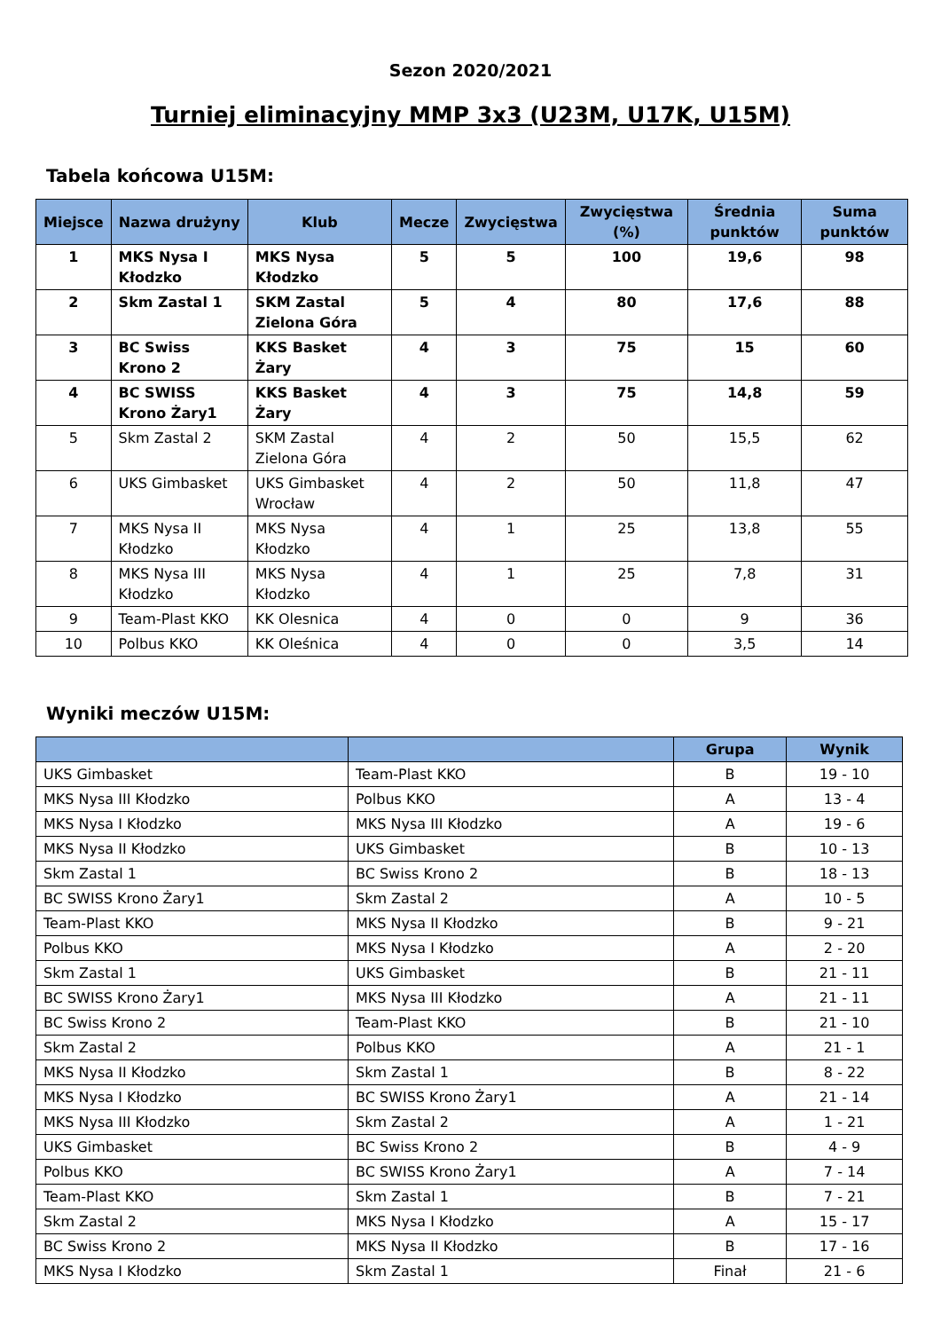Sezon 2020/2021
Turniej eliminacyjny MMP 3x3 (U23M, U17K, U15M)
Tabela końcowa U15M:
| Miejsce | Nazwa drużyny | Klub | Mecze | Zwycięstwa | Zwycięstwa (%) | Średnia punktów | Suma punktów |
| --- | --- | --- | --- | --- | --- | --- | --- |
| 1 | MKS Nysa I Kłodzko | MKS Nysa Kłodzko | 5 | 5 | 100 | 19,6 | 98 |
| 2 | Skm Zastal 1 | SKM Zastal Zielona Góra | 5 | 4 | 80 | 17,6 | 88 |
| 3 | BC Swiss Krono 2 | KKS Basket Żary | 4 | 3 | 75 | 15 | 60 |
| 4 | BC SWISS Krono Żary1 | KKS Basket Żary | 4 | 3 | 75 | 14,8 | 59 |
| 5 | Skm Zastal 2 | SKM Zastal Zielona Góra | 4 | 2 | 50 | 15,5 | 62 |
| 6 | UKS Gimbasket | UKS Gimbasket Wrocław | 4 | 2 | 50 | 11,8 | 47 |
| 7 | MKS Nysa II Kłodzko | MKS Nysa Kłodzko | 4 | 1 | 25 | 13,8 | 55 |
| 8 | MKS Nysa III Kłodzko | MKS Nysa Kłodzko | 4 | 1 | 25 | 7,8 | 31 |
| 9 | Team-Plast KKO | KK Olesnica | 4 | 0 | 0 | 9 | 36 |
| 10 | Polbus KKO | KK Oleśnica | 4 | 0 | 0 | 3,5 | 14 |
Wyniki meczów U15M:
| | | Grupa | Wynik |
| --- | --- | --- | --- |
| UKS Gimbasket | Team-Plast KKO | B | 19 - 10 |
| MKS Nysa III Kłodzko | Polbus KKO | A | 13 - 4 |
| MKS Nysa I Kłodzko | MKS Nysa III Kłodzko | A | 19 - 6 |
| MKS Nysa II Kłodzko | UKS Gimbasket | B | 10 - 13 |
| Skm Zastal 1 | BC Swiss Krono 2 | B | 18 - 13 |
| BC SWISS Krono Żary1 | Skm Zastal 2 | A | 10 - 5 |
| Team-Plast KKO | MKS Nysa II Kłodzko | B | 9 - 21 |
| Polbus KKO | MKS Nysa I Kłodzko | A | 2 - 20 |
| Skm Zastal 1 | UKS Gimbasket | B | 21 - 11 |
| BC SWISS Krono Żary1 | MKS Nysa III Kłodzko | A | 21 - 11 |
| BC Swiss Krono 2 | Team-Plast KKO | B | 21 - 10 |
| Skm Zastal 2 | Polbus KKO | A | 21 - 1 |
| MKS Nysa II Kłodzko | Skm Zastal 1 | B | 8 - 22 |
| MKS Nysa I Kłodzko | BC SWISS Krono Żary1 | A | 21 - 14 |
| MKS Nysa III Kłodzko | Skm Zastal 2 | A | 1 - 21 |
| UKS Gimbasket | BC Swiss Krono 2 | B | 4 - 9 |
| Polbus KKO | BC SWISS Krono Żary1 | A | 7 - 14 |
| Team-Plast KKO | Skm Zastal 1 | B | 7 - 21 |
| Skm Zastal 2 | MKS Nysa I Kłodzko | A | 15 - 17 |
| BC Swiss Krono 2 | MKS Nysa II Kłodzko | B | 17 - 16 |
| MKS Nysa I Kłodzko | Skm Zastal 1 | Finał | 21 - 6 |